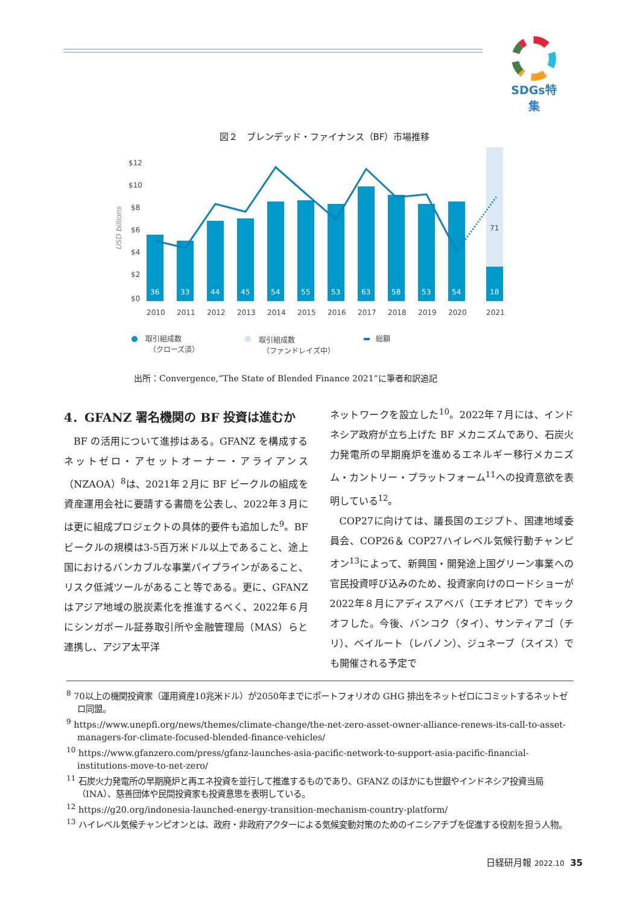SDGs特集
図２　ブレンデッド・ファイナンス（BF）市場推移
$12
$10
$8
$6
$4
$2
$0
USD billions
36
33
44
45
54
55
53
63
58
53
54
18
71
2010
2011
2012
2013
2014
2015
2016
2017
2018
2019
2020
2021
取引組成数
（クローズ済）
取引組成数
（ファンドレイズ中）
総額
出所：Convergence,“The State of Blended Finance 2021”に筆者和訳追記
4．GFANZ 署名機関の BF 投資は進むか
BF の活用について進捗はある。GFANZ を構成するネットゼロ・アセットオーナー・アライアンス（NZAOA）<sup>8</sup>は、2021年２月に BF ビークルの組成を資産運用会社に要請する書簡を公表し、2022年３月には更に組成プロジェクトの具体的要件も追加した<sup>9</sup>。BF ビークルの規模は3-5百万米ドル以上であること、途上国におけるバンカブルな事業パイプラインがあること、リスク低減ツールがあること等である。更に、GFANZ はアジア地域の脱炭素化を推進するべく、2022年６月にシンガポール証券取引所や金融管理局（MAS）らと連携し、アジア太平洋
ネットワークを設立した<sup>10</sup>。2022年７月には、インドネシア政府が立ち上げた BF メカニズムであり、石炭火力発電所の早期廃炉を進めるエネルギー移行メカニズム・カントリー・プラットフォーム<sup>11</sup>への投資意欲を表明している<sup>12</sup>。
COP27に向けては、議長国のエジプト、国連地域委員会、COP26＆ COP27ハイレベル気候行動チャンピオン<sup>13</sup>によって、新興国・開発途上国グリーン事業への官民投資呼び込みのため、投資家向けのロードショーが2022年８月にアディスアベバ（エチオピア）でキックオフした。今後、バンコク（タイ）、サンティアゴ（チリ）、ベイルート（レバノン）、ジュネーブ（スイス）でも開催される予定で
<sup>8</sup> 70以上の機関投資家（運用資産10兆米ドル）が2050年までにポートフォリオの GHG 排出をネットゼロにコミットするネットゼロ同盟。
<sup>9</sup> https://www.unepfi.org/news/themes/climate-change/the-net-zero-asset-owner-alliance-renews-its-call-to-asset-managers-for-climate-focused-blended-finance-vehicles/
<sup>10</sup> https://www.gfanzero.com/press/gfanz-launches-asia-pacific-network-to-support-asia-pacific-financial-institutions-move-to-net-zero/
<sup>11</sup> 石炭火力発電所の早期廃炉と再エネ投資を並行して推進するものであり、GFANZ のほかにも世銀やインドネシア投資当局（INA）、慈善団体や民間投資家も投資意思を表明している。
<sup>12</sup> https://g20.org/indonesia-launched-energy-transition-mechanism-country-platform/
<sup>13</sup> ハイレベル気候チャンピオンとは、政府・非政府アクターによる気候変動対策のためのイニシアチブを促進する役割を担う人物。
日経研月報 2022.10 35